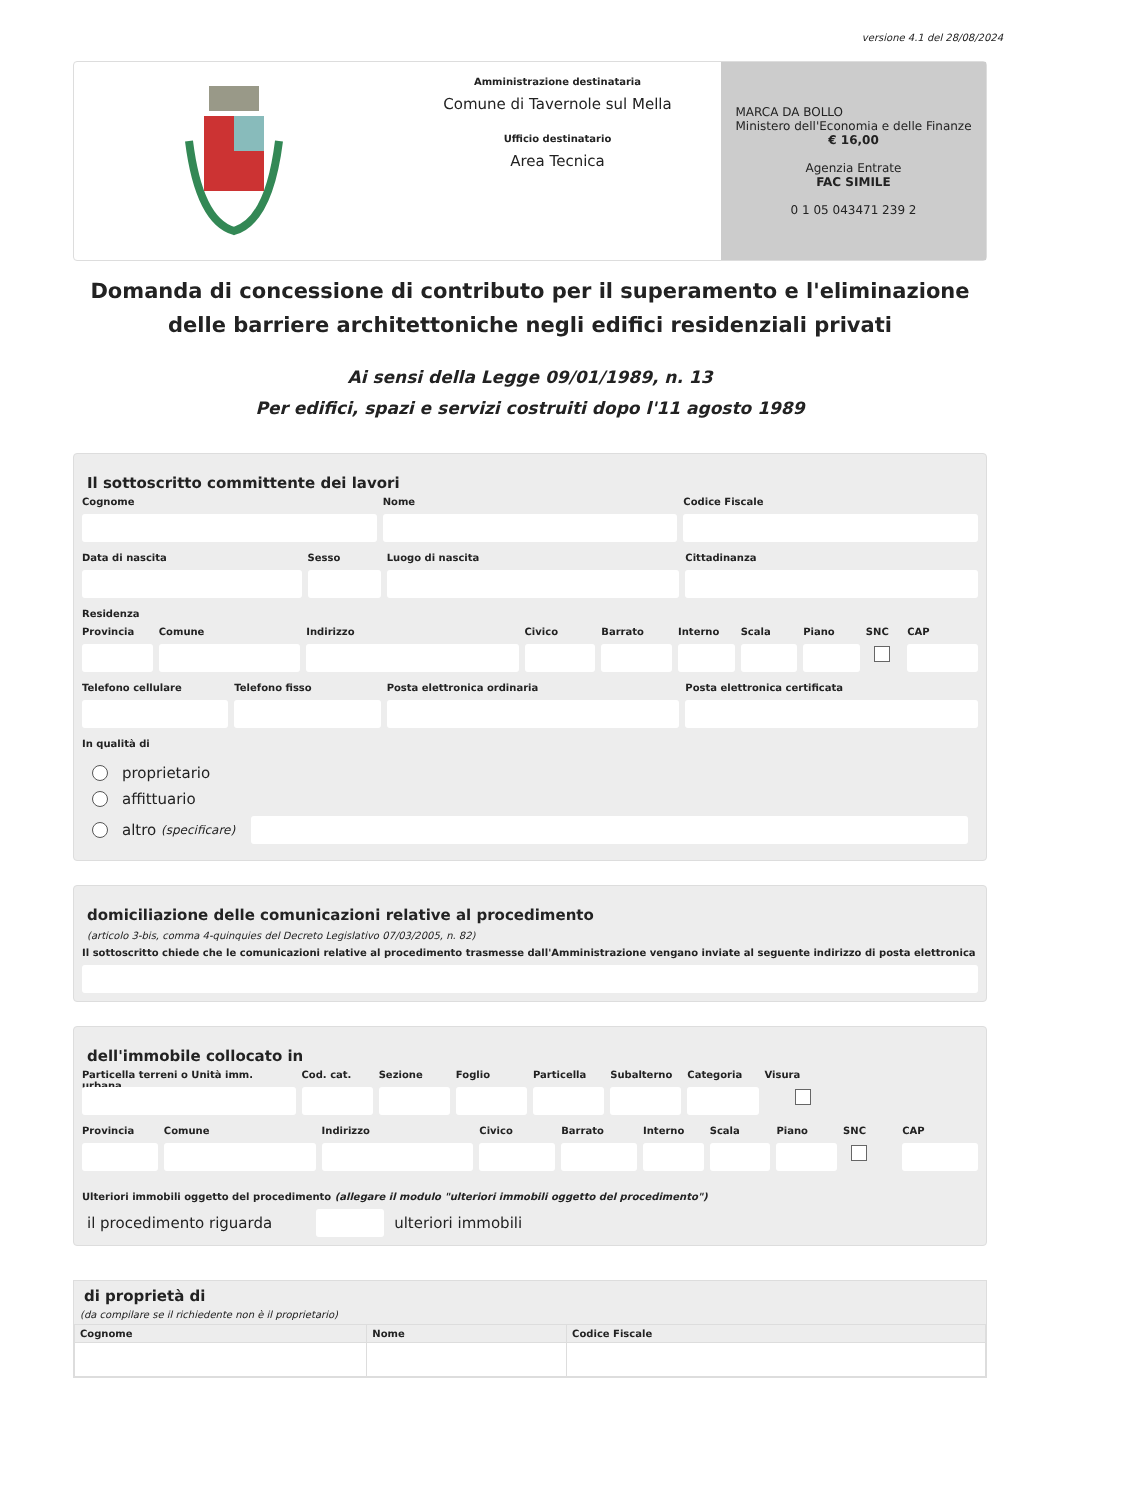versione 4.1 del 28/08/2024
Amministrazione destinataria
Comune di Tavernole sul Mella
Ufficio destinatario
Area Tecnica
MARCA DA BOLLO
Ministero dell'Economia e delle Finanze
€ 16,00
Agenzia Entrate
FAC SIMILE
0 1 05 043471 239 2
Domanda di concessione di contributo per il superamento e l'eliminazione delle barriere architettoniche negli edifici residenziali privati
Ai sensi della Legge 09/01/1989, n. 13
Per edifici, spazi e servizi costruiti dopo l'11 agosto 1989
Il sottoscritto committente dei lavori
Cognome Nome Codice Fiscale
Data di nascita Sesso Luogo di nascita Cittadinanza
Residenza
Provincia Comune Indirizzo Civico Barrato Interno Scala Piano SNC CAP
Telefono cellulare Telefono fisso Posta elettronica ordinaria Posta elettronica certificata
In qualità di
proprietario
affittuario
altro (specificare)
domiciliazione delle comunicazioni relative al procedimento
(articolo 3-bis, comma 4-quinquies del Decreto Legislativo 07/03/2005, n. 82)
Il sottoscritto chiede che le comunicazioni relative al procedimento trasmesse dall'Amministrazione vengano inviate al seguente indirizzo di posta elettronica
dell'immobile collocato in
Particella terreni o Unità imm. urbana
Cod. cat. Sezione Foglio Particella Subalterno Categoria Visura
Provincia Comune Indirizzo Civico Barrato Interno Scala Piano SNC CAP
Ulteriori immobili oggetto del procedimento (allegare il modulo "ulteriori immobili oggetto del procedimento")
il procedimento riguarda
ulteriori immobili
di proprietà di
(da compilare se il richiedente non è il proprietario)
| Cognome | Nome | Codice Fiscale |
| --- | --- | --- |